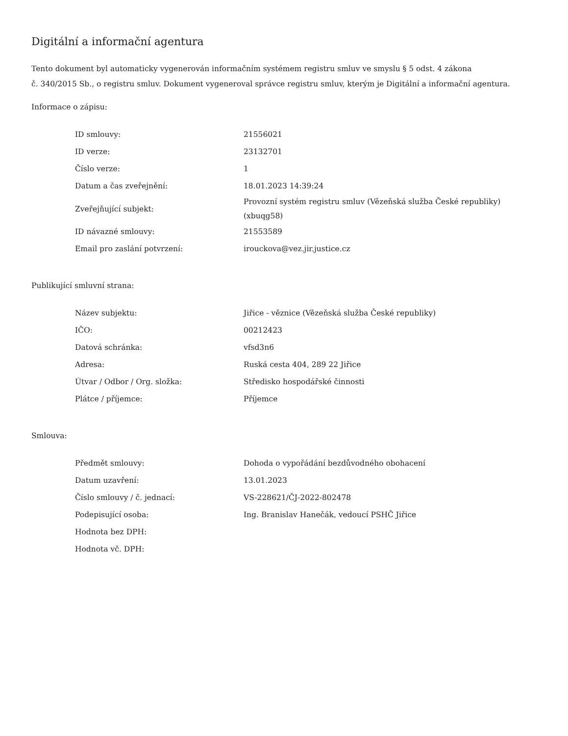Digitální a informační agentura
Tento dokument byl automaticky vygenerován informačním systémem registru smluv ve smyslu § 5 odst. 4 zákona
č. 340/2015 Sb., o registru smluv. Dokument vygeneroval správce registru smluv, kterým je Digitální a informační agentura.
Informace o zápisu:
| ID smlouvy: | 21556021 |
| ID verze: | 23132701 |
| Číslo verze: | 1 |
| Datum a čas zveřejnění: | 18.01.2023 14:39:24 |
| Zveřejňující subjekt: | Provozní systém registru smluv (Vězeňská služba České republiky) (xbuqg58) |
| ID návazné smlouvy: | 21553589 |
| Email pro zaslání potvrzení: | irouckova@vez.jir.justice.cz |
Publikující smluvní strana:
| Název subjektu: | Jiřice - věznice (Vězeňská služba České republiky) |
| IČO: | 00212423 |
| Datová schránka: | vfsd3n6 |
| Adresa: | Ruská cesta 404, 289 22 Jiřice |
| Útvar / Odbor / Org. složka: | Středisko hospodářské činnosti |
| Plátce / příjemce: | Příjemce |
Smlouva:
| Předmět smlouvy: | Dohoda o vypořádání bezdůvodného obohacení |
| Datum uzavření: | 13.01.2023 |
| Číslo smlouvy / č. jednací: | VS-228621/ČJ-2022-802478 |
| Podepisující osoba: | Ing. Branislav Hanečák, vedoucí PSHČ Jiřice |
| Hodnota bez DPH: | |
| Hodnota vč. DPH: | |